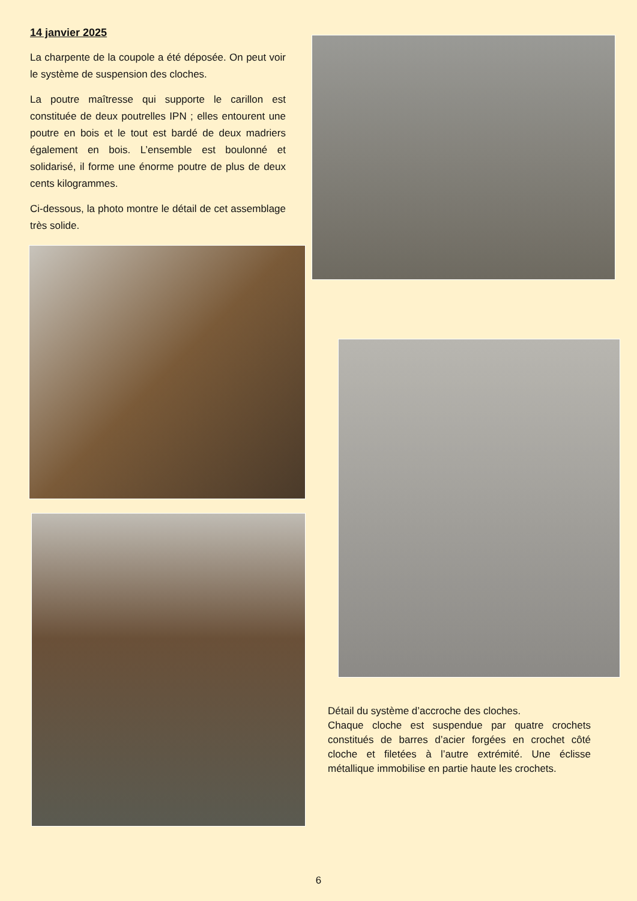14 janvier 2025
La charpente de la coupole a été déposée. On peut voir le système de suspension des cloches.
La poutre maîtresse qui supporte le carillon est constituée de deux poutrelles IPN ; elles entourent une poutre en bois et le tout est bardé de deux madriers également en bois. L’ensemble est boulonné et solidarisé, il forme une énorme poutre de plus de deux cents kilogrammes.
Ci-dessous, la photo montre le détail de cet assemblage très solide.
Détail du système d’accroche des cloches.
Chaque cloche est suspendue par quatre crochets constitués de barres d’acier forgées en crochet côté cloche et filetées à l’autre extrémité. Une éclisse métallique immobilise en partie haute les crochets.
6